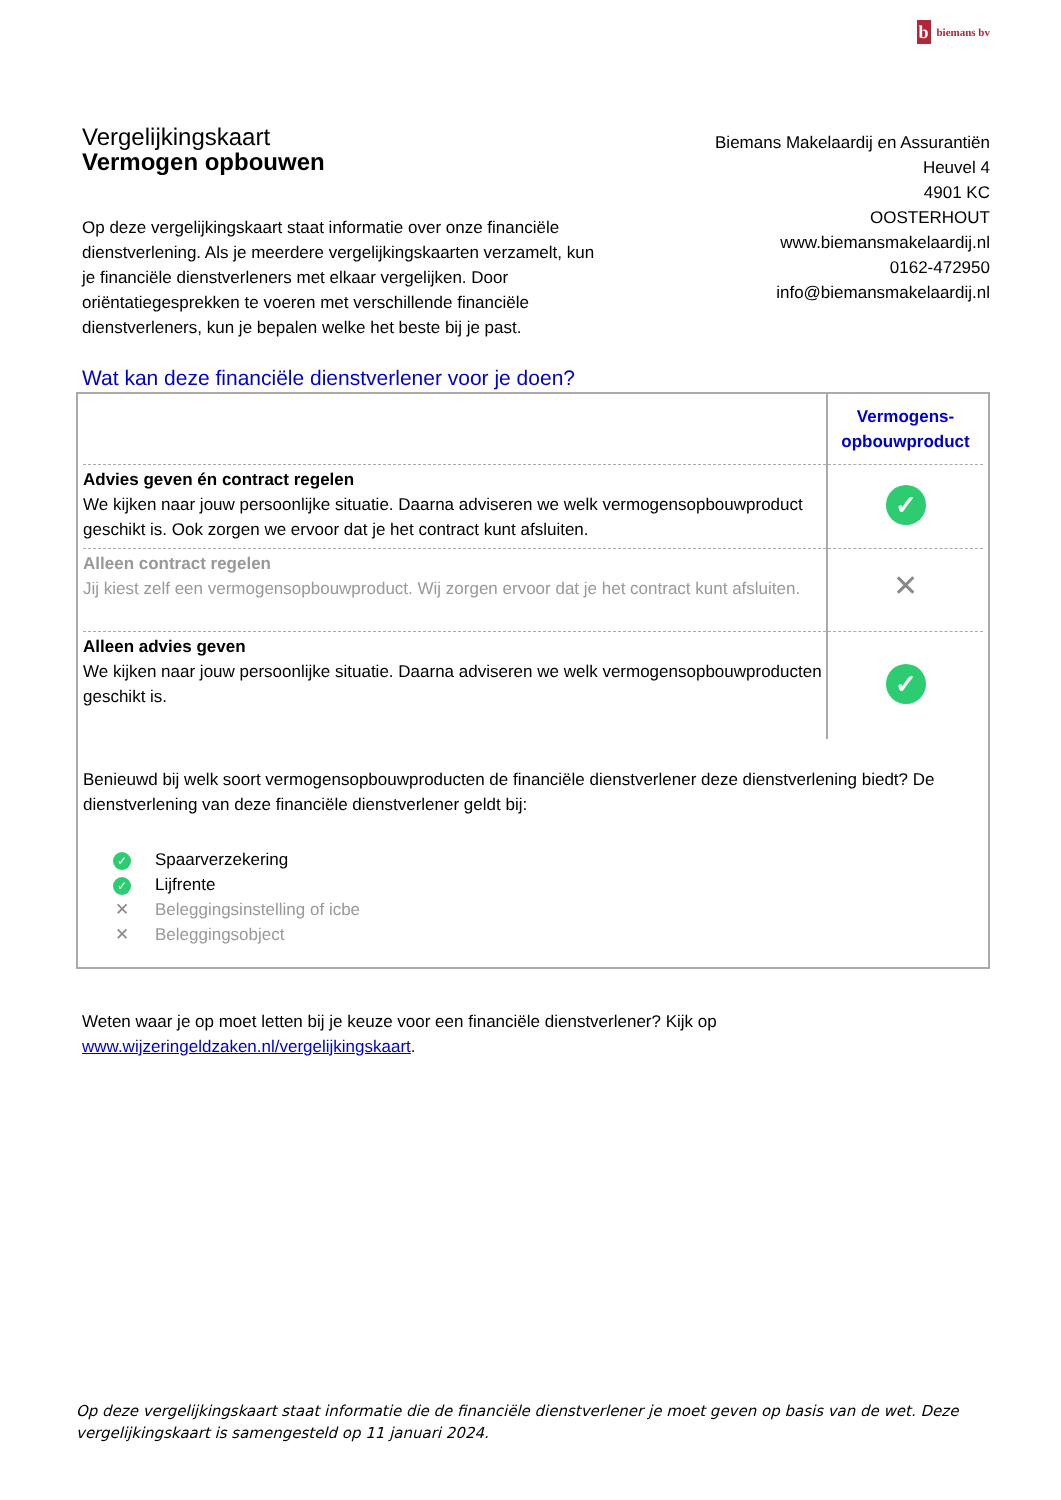bbiemans bv
Vergelijkingskaart
Vermogen opbouwen
Biemans Makelaardij en Assurantiën
Heuvel 4
4901 KC
OOSTERHOUT
www.biemansmakelaardij.nl
0162-472950
info@biemansmakelaardij.nl
Op deze vergelijkingskaart staat informatie over onze financiële dienstverlening. Als je meerdere vergelijkingskaarten verzamelt, kun je financiële dienstverleners met elkaar vergelijken. Door oriëntatiegesprekken te voeren met verschillende financiële dienstverleners, kun je bepalen welke het beste bij je past.
Wat kan deze financiële dienstverlener voor je doen?
| | Vermogens- opbouwproduct |
| --- | --- |
| Advies geven én contract regelen We kijken naar jouw persoonlijke situatie. Daarna adviseren we welk vermogensopbouwproduct geschikt is. Ook zorgen we ervoor dat je het contract kunt afsluiten. | ✓ |
| Alleen contract regelen Jij kiest zelf een vermogensopbouwproduct. Wij zorgen ervoor dat je het contract kunt afsluiten. | ✕ |
| Alleen advies geven We kijken naar jouw persoonlijke situatie. Daarna adviseren we welk vermogensopbouwproducten geschikt is. | ✓ |
Benieuwd bij welk soort vermogensopbouwproducten de financiële dienstverlener deze dienstverlening biedt? De dienstverlening van deze financiële dienstverlener geldt bij:
✓ Spaarverzekering
✓ Lijfrente
✕ Beleggingsinstelling of icbe
✕ Beleggingsobject
Weten waar je op moet letten bij je keuze voor een financiële dienstverlener? Kijk op
www.wijzeringeldzaken.nl/vergelijkingskaart.
Op deze vergelijkingskaart staat informatie die de financiële dienstverlener je moet geven op basis van de wet. Deze vergelijkingskaart is samengesteld op 11 januari 2024.